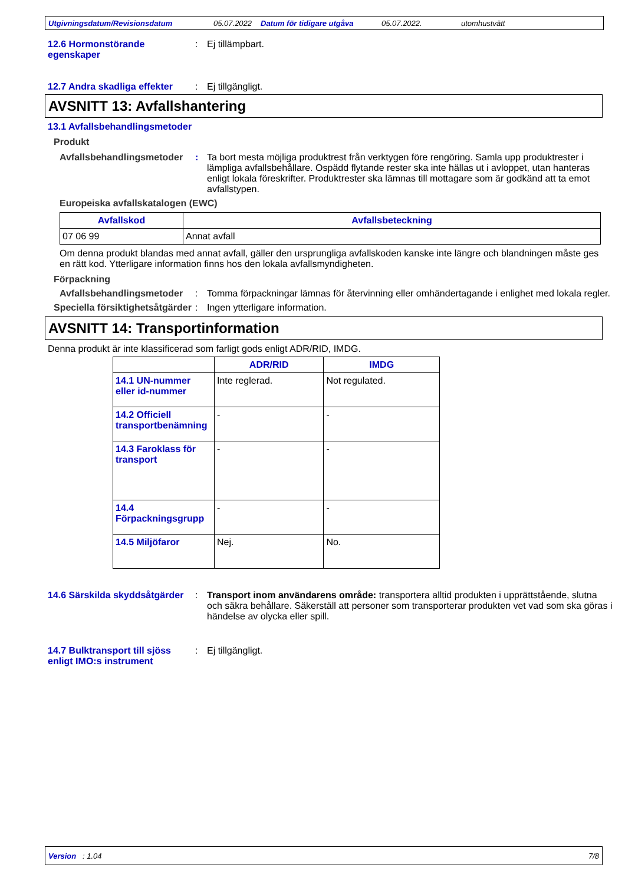Utgivningsdatum/Revisionsdatum 05.07.2022 Datum för tidigare utgåva 05.07.2022. utomhustvätt
12.6 Hormonstörande egenskaper
: Ej tillämpbart.
12.7 Andra skadliga effekter
: Ej tillgängligt.
AVSNITT 13: Avfallshantering
13.1 Avfallsbehandlingsmetoder
Produkt
Avfallsbehandlingsmetoder
: Ta bort mesta möjliga produktrest från verktygen före rengöring. Samla upp produktrester i lämpliga avfallsbehållare. Ospädd flytande rester ska inte hällas ut i avloppet, utan hanteras enligt lokala föreskrifter. Produktrester ska lämnas till mottagare som är godkänd att ta emot avfallstypen.
Europeiska avfallskatalogen (EWC)
| Avfallskod | Avfallsbeteckning |
| --- | --- |
| 07 06 99 | Annat avfall |
Om denna produkt blandas med annat avfall, gäller den ursprungliga avfallskoden kanske inte längre och blandningen måste ges en rätt kod. Ytterligare information finns hos den lokala avfallsmyndigheten.
Förpackning
Avfallsbehandlingsmetoder
: Tomma förpackningar lämnas för återvinning eller omhändertagande i enlighet med lokala regler.
Speciella försiktighetsåtgärder
: Ingen ytterligare information.
AVSNITT 14: Transportinformation
Denna produkt är inte klassificerad som farligt gods enligt ADR/RID, IMDG.
| | ADR/RID | IMDG |
| --- | --- | --- |
| 14.1 UN-nummer eller id-nummer | Inte reglerad. | Not regulated. |
| 14.2 Officiell transportbenämning | - | - |
| 14.3 Faroklass för transport | - | - |
| 14.4 Förpackningsgrupp | - | - |
| 14.5 Miljöfaror | Nej. | No. |
14.6 Särskilda skyddsåtgärder
: Transport inom användarens område: transportera alltid produkten i upprättstående, slutna och säkra behållare. Säkerställ att personer som transporterar produkten vet vad som ska göras i händelse av olycka eller spill.
14.7 Bulktransport till sjöss enligt IMO:s instrument
: Ej tillgängligt.
Version : 1.04 7/8